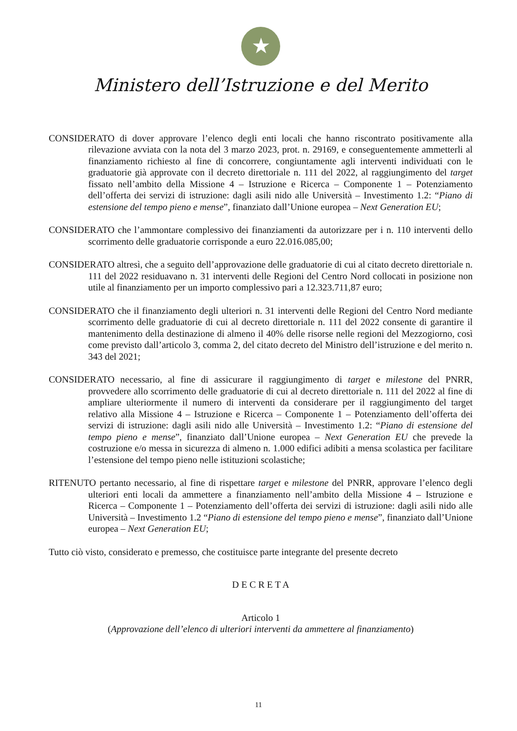★
Ministero dell’Istruzione e del Merito
CONSIDERATO di dover approvare l’elenco degli enti locali che hanno riscontrato positivamente alla rilevazione avviata con la nota del 3 marzo 2023, prot. n. 29169, e conseguentemente ammetterli al finanziamento richiesto al fine di concorrere, congiuntamente agli interventi individuati con le graduatorie già approvate con il decreto direttoriale n. 111 del 2022, al raggiungimento del target fissato nell’ambito della Missione 4 – Istruzione e Ricerca – Componente 1 – Potenziamento dell’offerta dei servizi di istruzione: dagli asili nido alle Università – Investimento 1.2: “Piano di estensione del tempo pieno e mense”, finanziato dall’Unione europea – Next Generation EU;
CONSIDERATO che l’ammontare complessivo dei finanziamenti da autorizzare per i n. 110 interventi dello scorrimento delle graduatorie corrisponde a euro 22.016.085,00;
CONSIDERATO altresì, che a seguito dell’approvazione delle graduatorie di cui al citato decreto direttoriale n. 111 del 2022 residuavano n. 31 interventi delle Regioni del Centro Nord collocati in posizione non utile al finanziamento per un importo complessivo pari a 12.323.711,87 euro;
CONSIDERATO che il finanziamento degli ulteriori n. 31 interventi delle Regioni del Centro Nord mediante scorrimento delle graduatorie di cui al decreto direttoriale n. 111 del 2022 consente di garantire il mantenimento della destinazione di almeno il 40% delle risorse nelle regioni del Mezzogiorno, così come previsto dall’articolo 3, comma 2, del citato decreto del Ministro dell’istruzione e del merito n. 343 del 2021;
CONSIDERATO necessario, al fine di assicurare il raggiungimento di target e milestone del PNRR, provvedere allo scorrimento delle graduatorie di cui al decreto direttoriale n. 111 del 2022 al fine di ampliare ulteriormente il numero di interventi da considerare per il raggiungimento del target relativo alla Missione 4 – Istruzione e Ricerca – Componente 1 – Potenziamento dell’offerta dei servizi di istruzione: dagli asili nido alle Università – Investimento 1.2: “Piano di estensione del tempo pieno e mense”, finanziato dall’Unione europea – Next Generation EU che prevede la costruzione e/o messa in sicurezza di almeno n. 1.000 edifici adibiti a mensa scolastica per facilitare l’estensione del tempo pieno nelle istituzioni scolastiche;
RITENUTO pertanto necessario, al fine di rispettare target e milestone del PNRR, approvare l’elenco degli ulteriori enti locali da ammettere a finanziamento nell’ambito della Missione 4 – Istruzione e Ricerca – Componente 1 – Potenziamento dell’offerta dei servizi di istruzione: dagli asili nido alle Università – Investimento 1.2 “Piano di estensione del tempo pieno e mense”, finanziato dall’Unione europea – Next Generation EU;
Tutto ciò visto, considerato e premesso, che costituisce parte integrante del presente decreto
D E C R E T A
Articolo 1
(Approvazione dell’elenco di ulteriori interventi da ammettere al finanziamento)
11